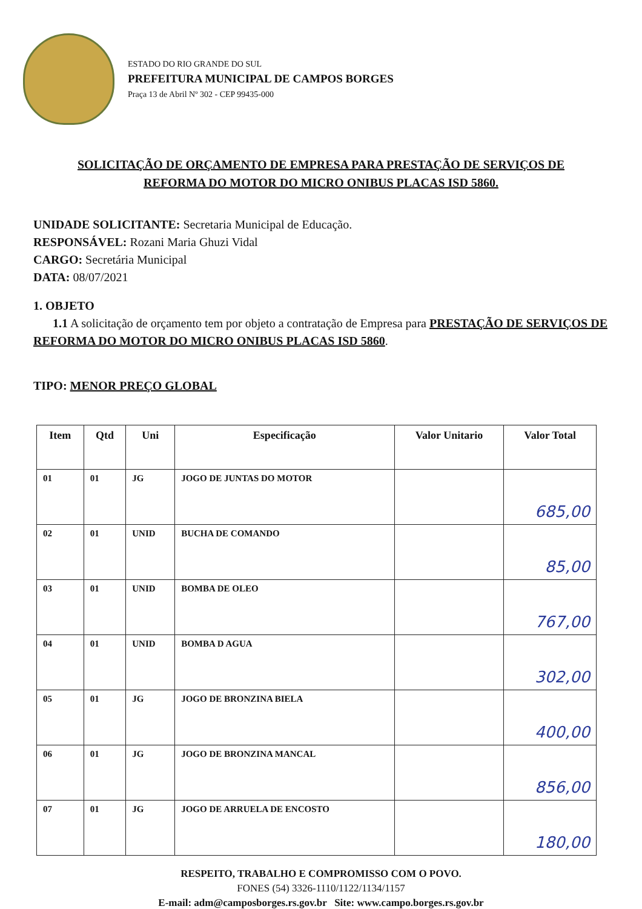ESTADO DO RIO GRANDE DO SUL
PREFEITURA MUNICIPAL DE CAMPOS BORGES
Praça 13 de Abril Nº 302 - CEP 99435-000
SOLICITAÇÃO DE ORÇAMENTO DE EMPRESA PARA PRESTAÇÃO DE SERVIÇOS DE REFORMA DO MOTOR DO MICRO ONIBUS PLACAS ISD 5860.
UNIDADE SOLICITANTE: Secretaria Municipal de Educação.
RESPONSÁVEL: Rozani Maria Ghuzi Vidal
CARGO: Secretária Municipal
DATA: 08/07/2021
1. OBJETO
1.1 A solicitação de orçamento tem por objeto a contratação de Empresa para PRESTAÇÃO DE SERVIÇOS DE REFORMA DO MOTOR DO MICRO ONIBUS PLACAS ISD 5860.
TIPO: MENOR PREÇO GLOBAL
| Item | Qtd | Uni | Especificação | Valor Unitario | Valor Total |
| --- | --- | --- | --- | --- | --- |
| 01 | 01 | JG | JOGO DE JUNTAS DO MOTOR | | 685,00 |
| 02 | 01 | UNID | BUCHA DE COMANDO | | 85,00 |
| 03 | 01 | UNID | BOMBA DE OLEO | | 767,00 |
| 04 | 01 | UNID | BOMBA D AGUA | | 302,00 |
| 05 | 01 | JG | JOGO DE BRONZINA BIELA | | 400,00 |
| 06 | 01 | JG | JOGO DE BRONZINA MANCAL | | 856,00 |
| 07 | 01 | JG | JOGO DE ARRUELA DE ENCOSTO | | 180,00 |
RESPEITO, TRABALHO E COMPROMISSO COM O POVO.
FONES (54) 3326-1110/1122/1134/1157
E-mail: adm@camposborges.rs.gov.br Site: www.campo.borges.rs.gov.br